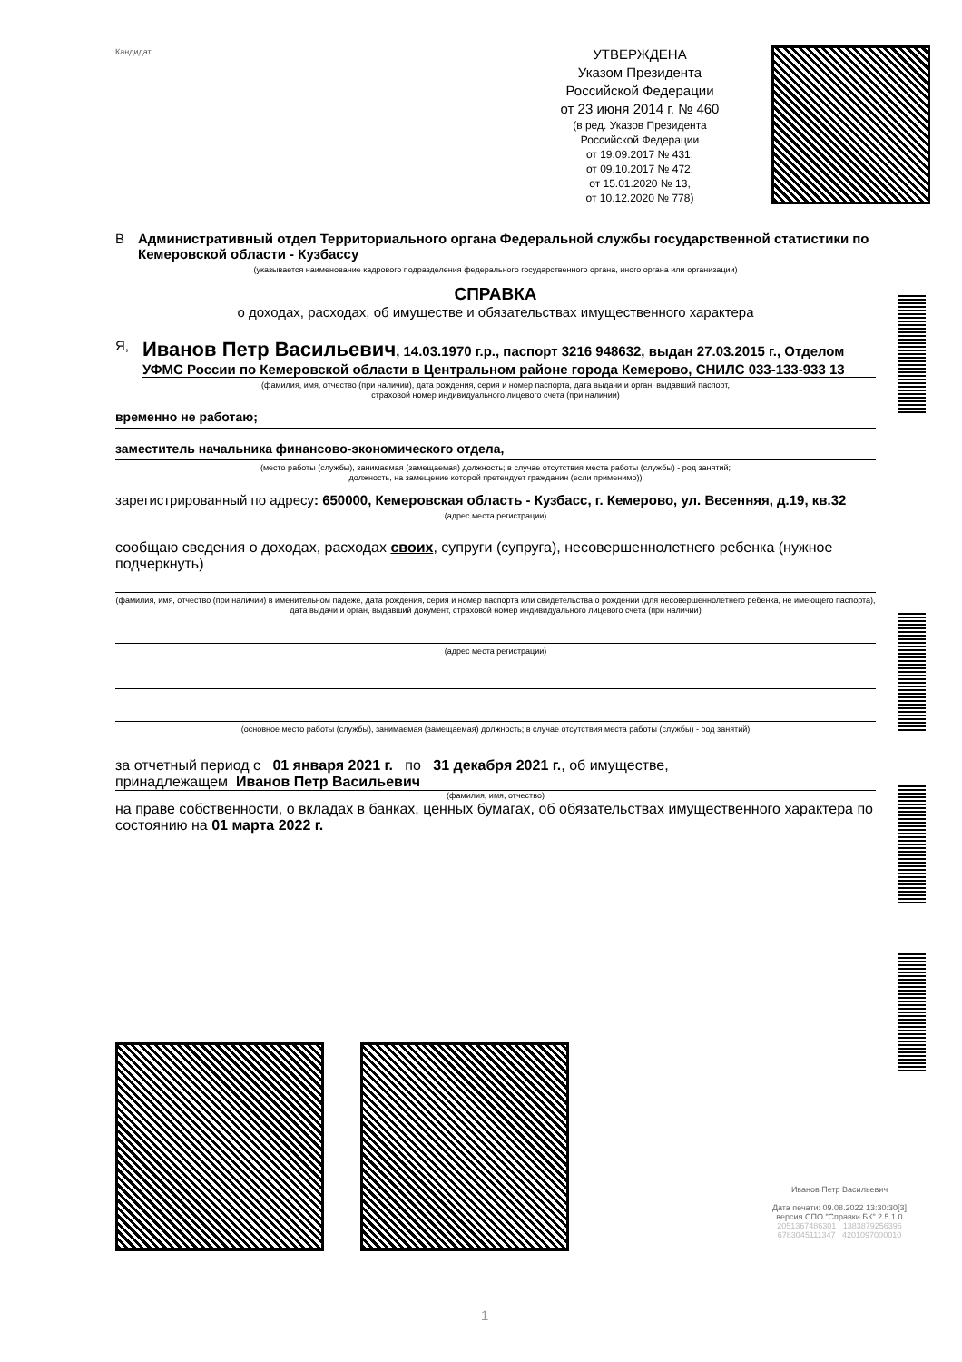Кандидат
УТВЕРЖДЕНА
Указом Президента
Российской Федерации
от 23 июня 2014 г. № 460
(в ред. Указов Президента
Российской Федерации
от 19.09.2017 № 431,
от 09.10.2017 № 472,
от 15.01.2020 № 13,
от 10.12.2020 № 778)
В Административный отдел Территориального органа Федеральной службы государственной статистики по Кемеровской области - Кузбассу
(указывается наименование кадрового подразделения федерального государственного органа, иного органа или организации)
СПРАВКА
о доходах, расходах, об имуществе и обязательствах имущественного характера
Я,
Иванов Петр Васильевич, 14.03.1970 г.р., паспорт 3216 948632, выдан 27.03.2015 г., Отделом УФМС России по Кемеровской области в Центральном районе города Кемерово, СНИЛС 033-133-933 13
(фамилия, имя, отчество (при наличии), дата рождения, серия и номер паспорта, дата выдачи и орган, выдавший паспорт,
страховой номер индивидуального лицевого счета (при наличии)
временно не работаю;
заместитель начальника финансово-экономического отдела,
(место работы (службы), занимаемая (замещаемая) должность; в случае отсутствия места работы (службы) - род занятий;
должность, на замещение которой претендует гражданин (если применимо))
зарегистрированный по адресу: 650000, Кемеровская область - Кузбасс, г. Кемерово, ул. Весенняя, д.19, кв.32
(адрес места регистрации)
сообщаю сведения о доходах, расходах своих, супруги (супруга), несовершеннолетнего ребенка (нужное подчеркнуть)
(фамилия, имя, отчество (при наличии) в именительном падеже, дата рождения, серия и номер паспорта или свидетельства о рождении (для несовершеннолетнего ребенка, не имеющего паспорта), дата выдачи и орган, выдавший документ, страховой номер индивидуального лицевого счета (при наличии)
(адрес места регистрации)
(основное место работы (службы), занимаемая (замещаемая) должность; в случае отсутствия места работы (службы) - род занятий)
за отчетный период с 01 января 2021 г. по 31 декабря 2021 г., об имуществе,
принадлежащем Иванов Петр Васильевич
(фамилия, имя, отчество)
на праве собственности, о вкладах в банках, ценных бумагах, об обязательствах имущественного характера по состоянию на 01 марта 2022 г.
Иванов Петр Васильевич
Дата печати: 09.08.2022 13:30:30[3]
версия СПО "Справки БК" 2.5.1.0
2051367486301 1383879256396
6783045111347 4201097000010
1